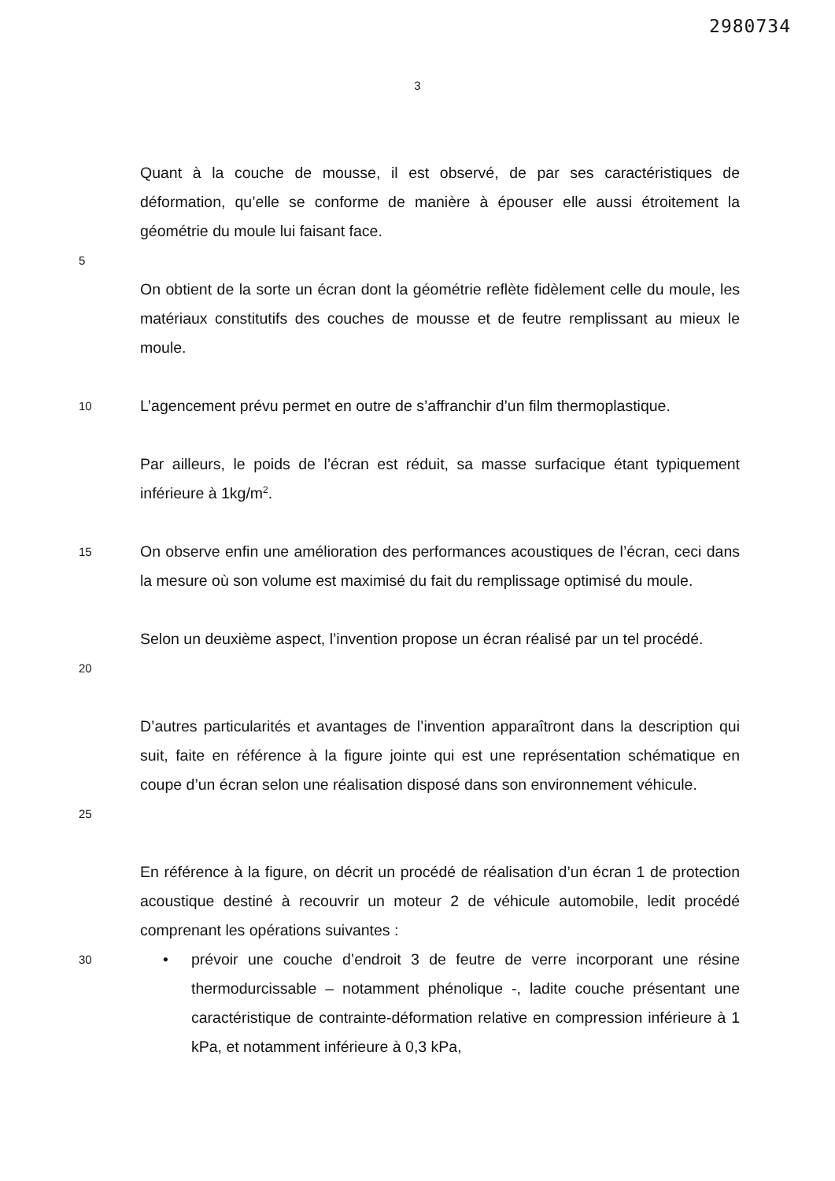2980734
3
Quant à la couche de mousse, il est observé, de par ses caractéristiques de déformation, qu’elle se conforme de manière à épouser elle aussi étroitement la géométrie du moule lui faisant face.
5
On obtient de la sorte un écran dont la géométrie reflète fidèlement celle du moule, les matériaux constitutifs des couches de mousse et de feutre remplissant au mieux le moule.
10
L’agencement prévu permet en outre de s’affranchir d’un film thermoplastique.
Par ailleurs, le poids de l’écran est réduit, sa masse surfacique étant typiquement inférieure à 1kg/m<sup>2</sup>.
15
On observe enfin une amélioration des performances acoustiques de l’écran, ceci dans la mesure où son volume est maximisé du fait du remplissage optimisé du moule.
20
Selon un deuxième aspect, l’invention propose un écran réalisé par un tel procédé.
25
D’autres particularités et avantages de l’invention apparaîtront dans la description qui suit, faite en référence à la figure jointe qui est une représentation schématique en coupe d’un écran selon une réalisation disposé dans son environnement véhicule.
En référence à la figure, on décrit un procédé de réalisation d’un écran 1 de protection acoustique destiné à recouvrir un moteur 2 de véhicule automobile, ledit procédé comprenant les opérations suivantes :
30
• prévoir une couche d’endroit 3 de feutre de verre incorporant une résine thermodurcissable – notamment phénolique -, ladite couche présentant une caractéristique de contrainte-déformation relative en compression inférieure à 1 kPa, et notamment inférieure à 0,3 kPa,